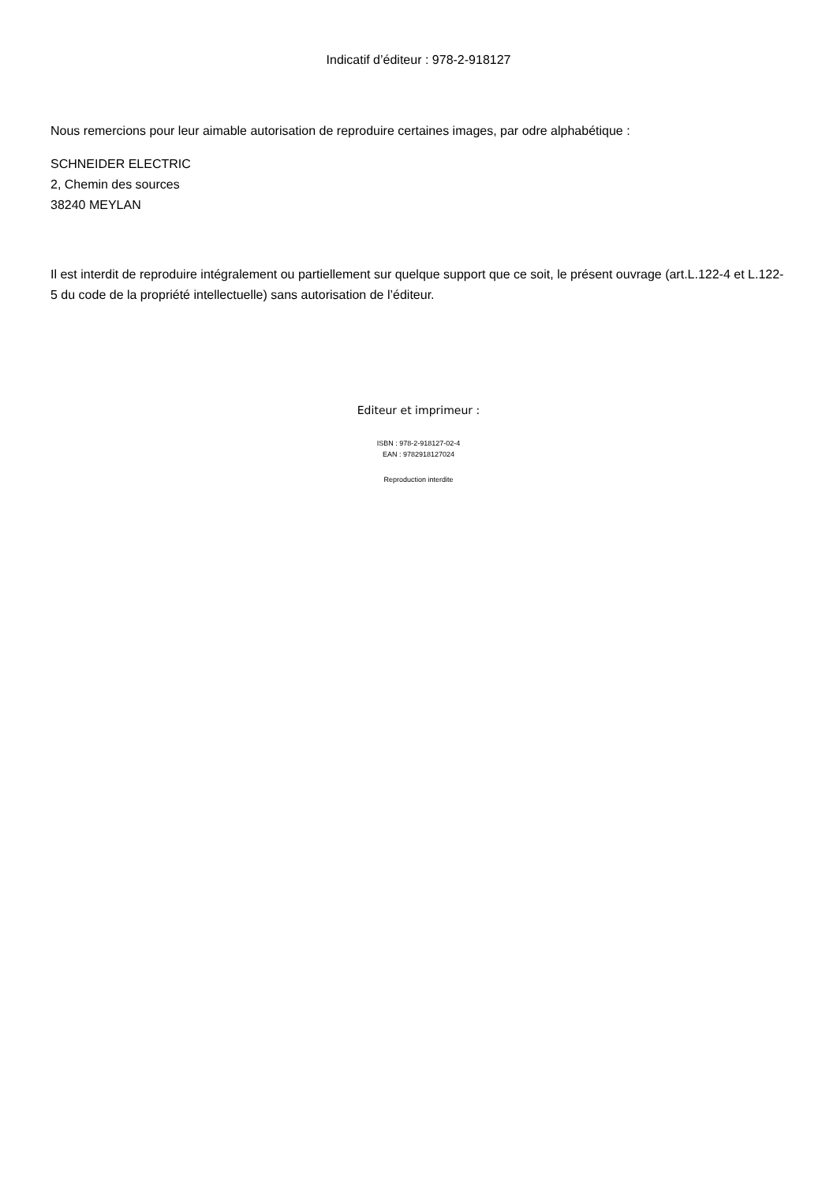Indicatif d’éditeur : 978-2-918127
Nous remercions pour leur aimable autorisation de reproduire certaines images, par odre alphabétique :
SCHNEIDER ELECTRIC
2, Chemin des sources
38240 MEYLAN
Il est interdit de reproduire intégralement ou partiellement sur quelque support que ce soit, le présent ouvrage (art.L.122-4 et L.122-5 du code de la propriété intellectuelle) sans autorisation de l’éditeur.
Editeur et imprimeur :
ISBN : 978-2-918127-02-4
EAN : 9782918127024
Reproduction interdite